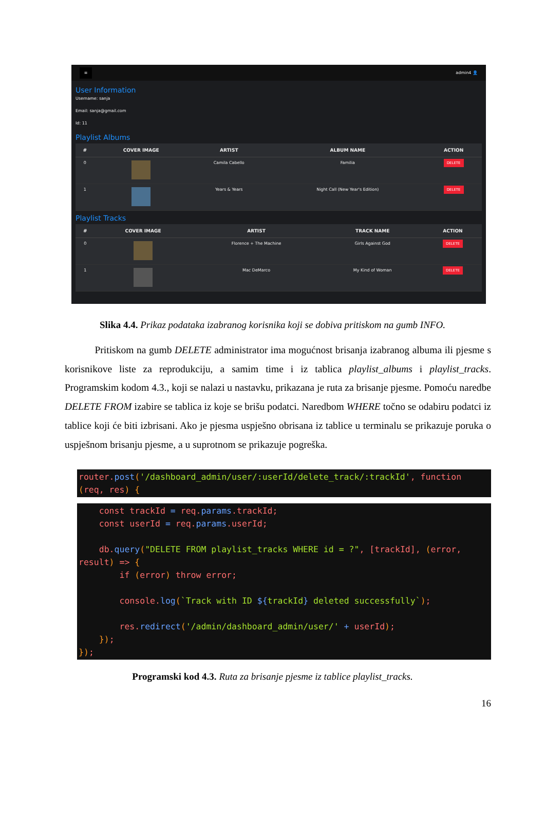≡ admin4 👤
User Information
Username: sanja
Email: sanja@gmail.com
Id: 11
Playlist Albums
| # | COVER IMAGE | ARTIST | ALBUM NAME | ACTION |
| --- | --- | --- | --- | --- |
| 0 | | Camila Cabello | Familia | DELETE |
| 1 | | Years & Years | Night Call (New Year's Edition) | DELETE |
Playlist Tracks
| # | COVER IMAGE | ARTIST | TRACK NAME | ACTION |
| --- | --- | --- | --- | --- |
| 0 | | Florence + The Machine | Girls Against God | DELETE |
| 1 | | Mac DeMarco | My Kind of Woman | DELETE |
Slika 4.4. Prikaz podataka izabranog korisnika koji se dobiva pritiskom na gumb INFO.
   Pritiskom na gumb DELETE administrator ima mogućnost brisanja izabranog albuma ili pjesme s korisnikove liste za reprodukciju, a samim time i iz tablica playlist_albums i playlist_tracks. Programskim kodom 4.3., koji se nalazi u nastavku, prikazana je ruta za brisanje pjesme. Pomoću naredbe DELETE FROM izabire se tablica iz koje se brišu podatci. Naredbom WHERE točno se odabiru podatci iz tablice koji će biti izbrisani. Ako je pjesma uspješno obrisana iz tablice u terminalu se prikazuje poruka o uspješnom brisanju pjesme, a u suprotnom se prikazuje pogreška.
router.post('/dashboard_admin/user/:userId/delete_track/:trackId', function
(req, res) {
    const trackId = req.params.trackId;
    const userId = req.params.userId;

    db.query("DELETE FROM playlist_tracks WHERE id = ?", [trackId], (error,
result) => {
        if (error) throw error;

        console.log(`Track with ID ${trackId} deleted successfully`);

        res.redirect('/admin/dashboard_admin/user/' + userId);
    });
});
Programski kod 4.3. Ruta za brisanje pjesme iz tablice playlist_tracks.
16